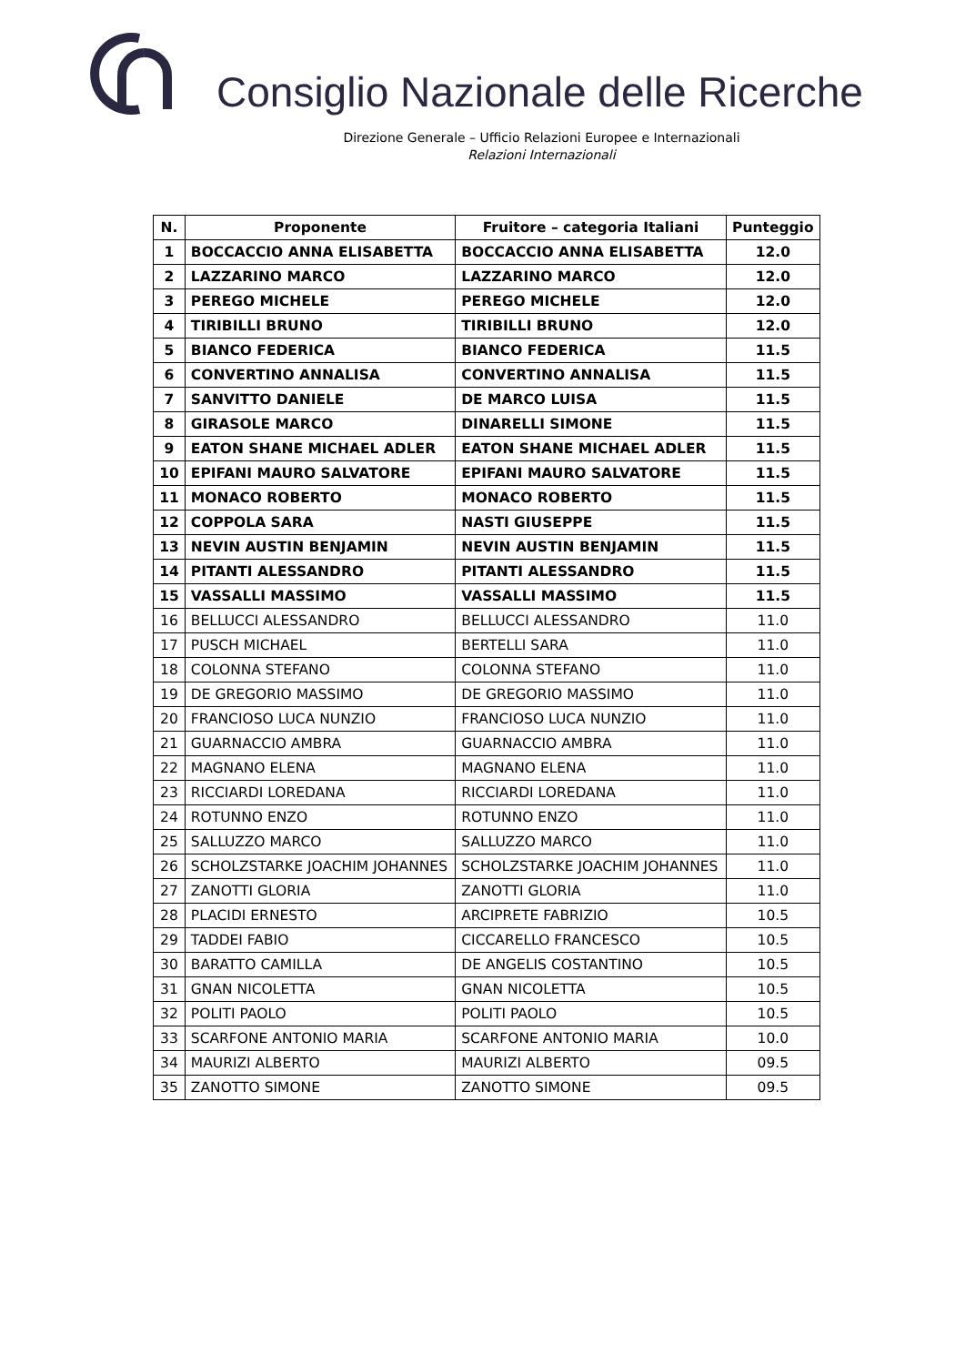Consiglio Nazionale delle Ricerche
Direzione Generale – Ufficio Relazioni Europee e Internazionali
Relazioni Internazionali
| N. | Proponente | Fruitore – categoria Italiani | Punteggio |
| --- | --- | --- | --- |
| 1 | BOCCACCIO ANNA ELISABETTA | BOCCACCIO ANNA ELISABETTA | 12.0 |
| 2 | LAZZARINO MARCO | LAZZARINO MARCO | 12.0 |
| 3 | PEREGO MICHELE | PEREGO MICHELE | 12.0 |
| 4 | TIRIBILLI BRUNO | TIRIBILLI BRUNO | 12.0 |
| 5 | BIANCO FEDERICA | BIANCO FEDERICA | 11.5 |
| 6 | CONVERTINO ANNALISA | CONVERTINO ANNALISA | 11.5 |
| 7 | SANVITTO DANIELE | DE MARCO LUISA | 11.5 |
| 8 | GIRASOLE MARCO | DINARELLI SIMONE | 11.5 |
| 9 | EATON SHANE MICHAEL ADLER | EATON SHANE MICHAEL ADLER | 11.5 |
| 10 | EPIFANI MAURO SALVATORE | EPIFANI MAURO SALVATORE | 11.5 |
| 11 | MONACO ROBERTO | MONACO ROBERTO | 11.5 |
| 12 | COPPOLA SARA | NASTI GIUSEPPE | 11.5 |
| 13 | NEVIN AUSTIN BENJAMIN | NEVIN AUSTIN BENJAMIN | 11.5 |
| 14 | PITANTI ALESSANDRO | PITANTI ALESSANDRO | 11.5 |
| 15 | VASSALLI MASSIMO | VASSALLI MASSIMO | 11.5 |
| 16 | BELLUCCI ALESSANDRO | BELLUCCI ALESSANDRO | 11.0 |
| 17 | PUSCH MICHAEL | BERTELLI SARA | 11.0 |
| 18 | COLONNA STEFANO | COLONNA STEFANO | 11.0 |
| 19 | DE GREGORIO MASSIMO | DE GREGORIO MASSIMO | 11.0 |
| 20 | FRANCIOSO LUCA NUNZIO | FRANCIOSO LUCA NUNZIO | 11.0 |
| 21 | GUARNACCIO AMBRA | GUARNACCIO AMBRA | 11.0 |
| 22 | MAGNANO ELENA | MAGNANO ELENA | 11.0 |
| 23 | RICCIARDI LOREDANA | RICCIARDI LOREDANA | 11.0 |
| 24 | ROTUNNO ENZO | ROTUNNO ENZO | 11.0 |
| 25 | SALLUZZO MARCO | SALLUZZO MARCO | 11.0 |
| 26 | SCHOLZSTARKE JOACHIM JOHANNES | SCHOLZSTARKE JOACHIM JOHANNES | 11.0 |
| 27 | ZANOTTI GLORIA | ZANOTTI GLORIA | 11.0 |
| 28 | PLACIDI ERNESTO | ARCIPRETE FABRIZIO | 10.5 |
| 29 | TADDEI FABIO | CICCARELLO FRANCESCO | 10.5 |
| 30 | BARATTO CAMILLA | DE ANGELIS COSTANTINO | 10.5 |
| 31 | GNAN NICOLETTA | GNAN NICOLETTA | 10.5 |
| 32 | POLITI PAOLO | POLITI PAOLO | 10.5 |
| 33 | SCARFONE ANTONIO MARIA | SCARFONE ANTONIO MARIA | 10.0 |
| 34 | MAURIZI ALBERTO | MAURIZI ALBERTO | 09.5 |
| 35 | ZANOTTO SIMONE | ZANOTTO SIMONE | 09.5 |